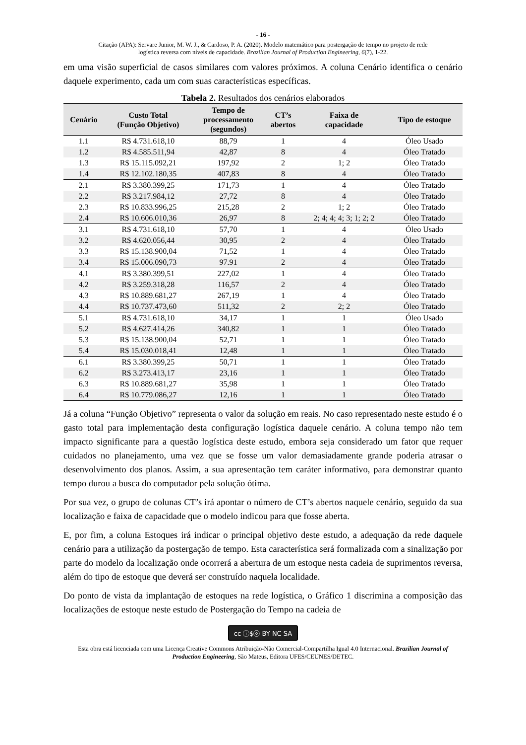- 16 -
Citação (APA): Servare Junior, M. W. J., & Cardoso, P. A. (2020). Modelo matemático para postergação de tempo no projeto de rede
logística reversa com níveis de capacidade. Brazilian Journal of Production Engineering, 6(7), 1-22.
em uma visão superficial de casos similares com valores próximos. A coluna Cenário identifica o cenário daquele experimento, cada um com suas características específicas.
Tabela 2. Resultados dos cenários elaborados
| Cenário | Custo Total (Função Objetivo) | Tempo de processamento (segundos) | CT’s abertos | Faixa de capacidade | Tipo de estoque |
| --- | --- | --- | --- | --- | --- |
| 1.1 | R$ 4.731.618,10 | 88,79 | 1 | 4 | Óleo Usado |
| 1.2 | R$ 4.585.511,94 | 42,87 | 8 | 4 | Óleo Tratado |
| 1.3 | R$ 15.115.092,21 | 197,92 | 2 | 1; 2 | Óleo Tratado |
| 1.4 | R$ 12.102.180,35 | 407,83 | 8 | 4 | Óleo Tratado |
| 2.1 | R$ 3.380.399,25 | 171,73 | 1 | 4 | Óleo Tratado |
| 2.2 | R$ 3.217.984,12 | 27,72 | 8 | 4 | Óleo Tratado |
| 2.3 | R$ 10.833.996,25 | 215,28 | 2 | 1; 2 | Óleo Tratado |
| 2.4 | R$ 10.606.010,36 | 26,97 | 8 | 2; 4; 4; 4; 3; 1; 2; 2 | Óleo Tratado |
| 3.1 | R$ 4.731.618,10 | 57,70 | 1 | 4 | Óleo Usado |
| 3.2 | R$ 4.620.056,44 | 30,95 | 2 | 4 | Óleo Tratado |
| 3.3 | R$ 15.138.900,04 | 71,52 | 1 | 4 | Óleo Tratado |
| 3.4 | R$ 15.006.090,73 | 97.91 | 2 | 4 | Óleo Tratado |
| 4.1 | R$ 3.380.399,51 | 227,02 | 1 | 4 | Óleo Tratado |
| 4.2 | R$ 3.259.318,28 | 116,57 | 2 | 4 | Óleo Tratado |
| 4.3 | R$ 10.889.681,27 | 267,19 | 1 | 4 | Óleo Tratado |
| 4.4 | R$ 10.737.473,60 | 511,32 | 2 | 2; 2 | Óleo Tratado |
| 5.1 | R$ 4.731.618,10 | 34,17 | 1 | 1 | Óleo Usado |
| 5.2 | R$ 4.627.414,26 | 340,82 | 1 | 1 | Óleo Tratado |
| 5.3 | R$ 15.138.900,04 | 52,71 | 1 | 1 | Óleo Tratado |
| 5.4 | R$ 15.030.018,41 | 12,48 | 1 | 1 | Óleo Tratado |
| 6.1 | R$ 3.380.399,25 | 50,71 | 1 | 1 | Óleo Tratado |
| 6.2 | R$ 3.273.413,17 | 23,16 | 1 | 1 | Óleo Tratado |
| 6.3 | R$ 10.889.681,27 | 35,98 | 1 | 1 | Óleo Tratado |
| 6.4 | R$ 10.779.086,27 | 12,16 | 1 | 1 | Óleo Tratado |
Já a coluna “Função Objetivo” representa o valor da solução em reais. No caso representado neste estudo é o gasto total para implementação desta configuração logística daquele cenário. A coluna tempo não tem impacto significante para a questão logística deste estudo, embora seja considerado um fator que requer cuidados no planejamento, uma vez que se fosse um valor demasiadamente grande poderia atrasar o desenvolvimento dos planos. Assim, a sua apresentação tem caráter informativo, para demonstrar quanto tempo durou a busca do computador pela solução ótima.
Por sua vez, o grupo de colunas CT’s irá apontar o número de CT’s abertos naquele cenário, seguido da sua localização e faixa de capacidade que o modelo indicou para que fosse aberta.
E, por fim, a coluna Estoques irá indicar o principal objetivo deste estudo, a adequação da rede daquele cenário para a utilização da postergação de tempo. Esta característica será formalizada com a sinalização por parte do modelo da localização onde ocorrerá a abertura de um estoque nesta cadeia de suprimentos reversa, além do tipo de estoque que deverá ser construído naquela localidade.
Do ponto de vista da implantação de estoques na rede logística, o Gráfico 1 discrimina a composição das localizações de estoque neste estudo de Postergação do Tempo na cadeia de
cc ⓘ$ⓞ BY NC SA
Esta obra está licenciada com uma Licença Creative Commons Atribuição-Não Comercial-Compartilha Igual 4.0 Internacional. Brazilian Journal of Production Engineering, São Mateus, Editora UFES/CEUNES/DETEC.